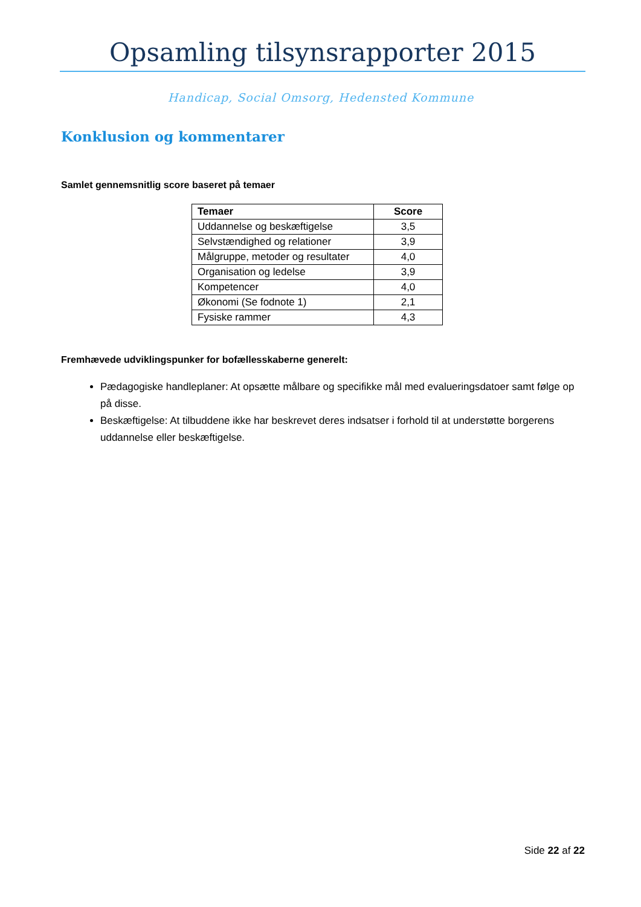Opsamling tilsynsrapporter 2015
Handicap, Social Omsorg, Hedensted Kommune
Konklusion og kommentarer
Samlet gennemsnitlig score baseret på temaer
| Temaer | Score |
| --- | --- |
| Uddannelse og beskæftigelse | 3,5 |
| Selvstændighed og relationer | 3,9 |
| Målgruppe, metoder og resultater | 4,0 |
| Organisation og ledelse | 3,9 |
| Kompetencer | 4,0 |
| Økonomi (Se fodnote 1) | 2,1 |
| Fysiske rammer | 4,3 |
Fremhævede udviklingspunker for bofællesskaberne generelt:
Pædagogiske handleplaner: At opsætte målbare og specifikke mål med evalueringsdatoer samt følge op på disse.
Beskæftigelse: At tilbuddene ikke har beskrevet deres indsatser i forhold til at understøtte borgerens uddannelse eller beskæftigelse.
Side 22 af 22